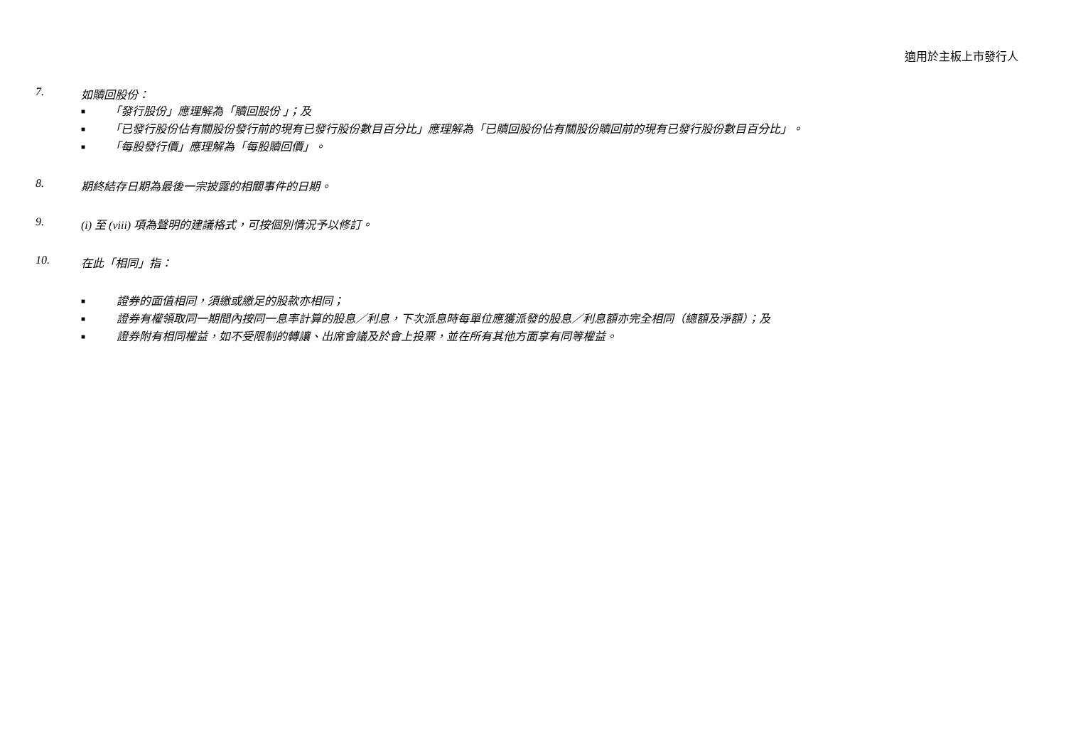適用於主板上市發行人
7. 如贖回股份：
■ 「發行股份」應理解為「贖回股份 」；及
■ 「已發行股份佔有關股份發行前的現有已發行股份數目百分比」應理解為「已贖回股份佔有關股份贖回前的現有已發行股份數目百分比」。
■ 「每股發行價」應理解為「每股贖回價」。
8. 期終結存日期為最後一宗披露的相關事件的日期。
9. (i) 至 (viii) 項為聲明的建議格式，可按個別情況予以修訂。
10. 在此「相同」指：
■ 證券的面值相同，須繳或繳足的股款亦相同；
■ 證券有權領取同一期間內按同一息率計算的股息／利息，下次派息時每單位應獲派發的股息／利息額亦完全相同（總額及淨額）；及
■ 證券附有相同權益，如不受限制的轉讓、出席會議及於會上投票，並在所有其他方面享有同等權益。